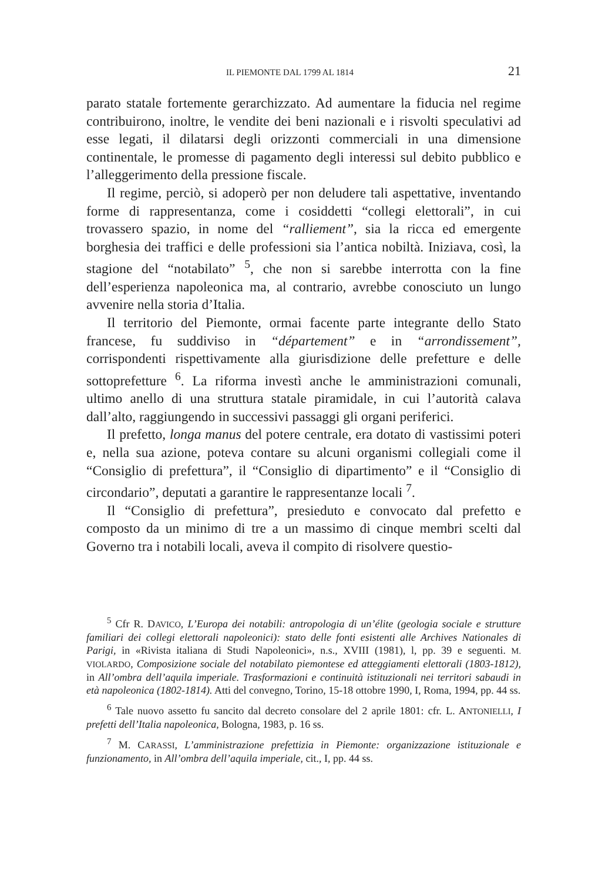IL PIEMONTE DAL 1799 AL 1814 21
parato statale fortemente gerarchizzato. Ad aumentare la fiducia nel regime contribuirono, inoltre, le vendite dei beni nazionali e i risvolti speculativi ad esse legati, il dilatarsi degli orizzonti commerciali in una dimensione continentale, le promesse di pagamento degli interessi sul debito pubblico e l’alleggerimento della pressione fiscale.
Il regime, perciò, si adoperò per non deludere tali aspettative, inventando forme di rappresentanza, come i cosiddetti “collegi elettorali”, in cui trovassero spazio, in nome del “ralliement”, sia la ricca ed emergente borghesia dei traffici e delle professioni sia l’antica nobiltà. Iniziava, così, la stagione del “notabilato” <sup>5</sup>, che non si sarebbe interrotta con la fine dell’esperienza napoleonica ma, al contrario, avrebbe conosciuto un lungo avvenire nella storia d’Italia.
Il territorio del Piemonte, ormai facente parte integrante dello Stato francese, fu suddiviso in “département” e in “arrondissement”, corrispondenti rispettivamente alla giurisdizione delle prefetture e delle sottoprefetture <sup>6</sup>. La riforma investì anche le amministrazioni comunali, ultimo anello di una struttura statale piramidale, in cui l’autorità calava dall’alto, raggiungendo in successivi passaggi gli organi periferici.
Il prefetto, longa manus del potere centrale, era dotato di vastissimi poteri e, nella sua azione, poteva contare su alcuni organismi collegiali come il “Consiglio di prefettura”, il “Consiglio di dipartimento” e il “Consiglio di circondario”, deputati a garantire le rappresentanze locali <sup>7</sup>.
Il “Consiglio di prefettura”, presieduto e convocato dal prefetto e composto da un minimo di tre a un massimo di cinque membri scelti dal Governo tra i notabili locali, aveva il compito di risolvere questio-
<sup>5</sup> Cfr R. DAVICO, L’Europa dei notabili: antropologia di un’élite (geologia sociale e strutture familiari dei collegi elettorali napoleonici): stato delle fonti esistenti alle Archives Nationales di Parigi, in «Rivista italiana di Studi Napoleonici», n.s., XVIII (1981), l, pp. 39 e seguenti. M. VIOLARDO, Composizione sociale del notabilato piemontese ed atteggiamenti elettorali (1803-1812), in All’ombra dell’aquila imperiale. Trasformazioni e continuità istituzionali nei territori sabaudi in età napoleonica (1802-1814). Atti del convegno, Torino, 15-18 ottobre 1990, I, Roma, 1994, pp. 44 ss.
<sup>6</sup> Tale nuovo assetto fu sancito dal decreto consolare del 2 aprile 1801: cfr. L. ANTONIELLI, I prefetti dell’Italia napoleonica, Bologna, 1983, p. 16 ss.
<sup>7</sup> M. CARASSI, L’amministrazione prefettizia in Piemonte: organizzazione istituzionale e funzionamento, in All’ombra dell’aquila imperiale, cit., I, pp. 44 ss.